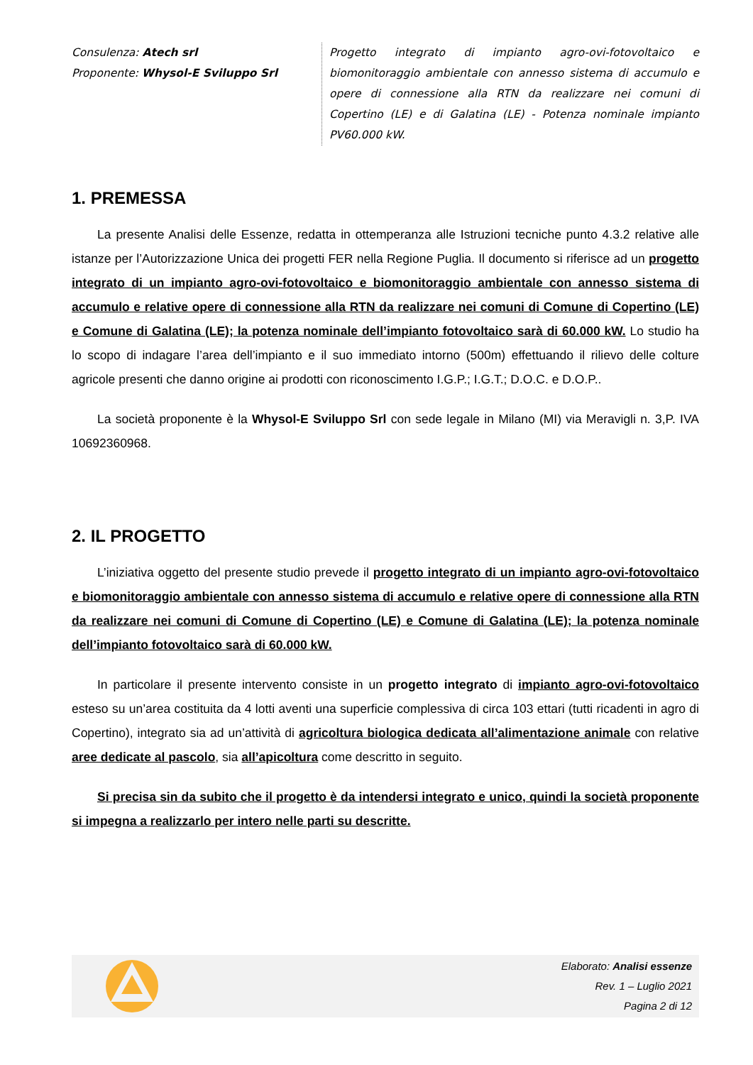Consulenza: Atech srl
Proponente: Whysol-E Sviluppo Srl
Progetto integrato di impianto agro-ovi-fotovoltaico e biomonitoraggio ambientale con annesso sistema di accumulo e opere di connessione alla RTN da realizzare nei comuni di Copertino (LE) e di Galatina (LE) - Potenza nominale impianto PV60.000 kW.
1. PREMESSA
La presente Analisi delle Essenze, redatta in ottemperanza alle Istruzioni tecniche punto 4.3.2 relative alle istanze per l’Autorizzazione Unica dei progetti FER nella Regione Puglia. Il documento si riferisce ad un progetto integrato di un impianto agro-ovi-fotovoltaico e biomonitoraggio ambientale con annesso sistema di accumulo e relative opere di connessione alla RTN da realizzare nei comuni di Comune di Copertino (LE) e Comune di Galatina (LE); la potenza nominale dell’impianto fotovoltaico sarà di 60.000 kW. Lo studio ha lo scopo di indagare l’area dell’impianto e il suo immediato intorno (500m) effettuando il rilievo delle colture agricole presenti che danno origine ai prodotti con riconoscimento I.G.P.; I.G.T.; D.O.C. e D.O.P..
La società proponente è la Whysol-E Sviluppo Srl con sede legale in Milano (MI) via Meravigli n. 3,P. IVA 10692360968.
2. IL PROGETTO
L’iniziativa oggetto del presente studio prevede il progetto integrato di un impianto agro-ovi-fotovoltaico e biomonitoraggio ambientale con annesso sistema di accumulo e relative opere di connessione alla RTN da realizzare nei comuni di Comune di Copertino (LE) e Comune di Galatina (LE); la potenza nominale dell’impianto fotovoltaico sarà di 60.000 kW.
In particolare il presente intervento consiste in un progetto integrato di impianto agro-ovi-fotovoltaico esteso su un’area costituita da 4 lotti aventi una superficie complessiva di circa 103 ettari (tutti ricadenti in agro di Copertino), integrato sia ad un’attività di agricoltura biologica dedicata all’alimentazione animale con relative aree dedicate al pascolo, sia all’apicoltura come descritto in seguito.
Si precisa sin da subito che il progetto è da intendersi integrato e unico, quindi la società proponente si impegna a realizzarlo per intero nelle parti su descritte.
Elaborato: Analisi essenze
Rev. 1 – Luglio 2021
Pagina 2 di 12